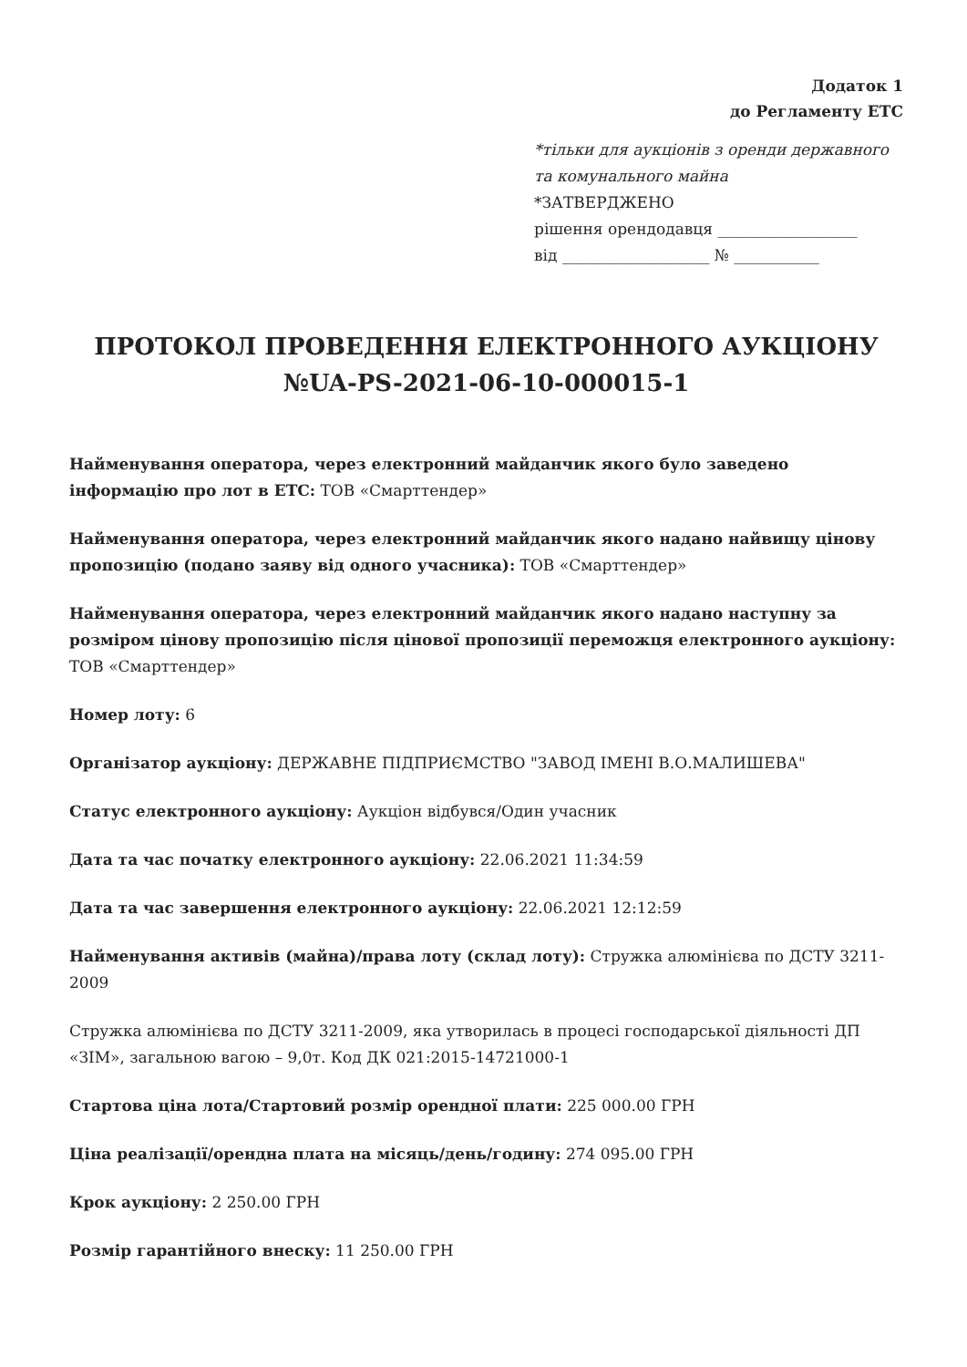Додаток 1
до Регламенту ЕТС
*тільки для аукціонів з оренди державного та комунального майна
*ЗАТВЕРДЖЕНО
рішення орендодавця __________________
від ___________________ № ___________
ПРОТОКОЛ ПРОВЕДЕННЯ ЕЛЕКТРОННОГО АУКЦІОНУ №UA-PS-2021-06-10-000015-1
Найменування оператора, через електронний майданчик якого було заведено інформацію про лот в ЕТС: ТОВ «Смарттендер»
Найменування оператора, через електронний майданчик якого надано найвищу цінову пропозицію (подано заяву від одного учасника): ТОВ «Смарттендер»
Найменування оператора, через електронний майданчик якого надано наступну за розміром цінову пропозицію після цінової пропозиції переможця електронного аукціону: ТОВ «Смарттендер»
Номер лоту: 6
Організатор аукціону: ДЕРЖАВНЕ ПІДПРИЄМСТВО "ЗАВОД ІМЕНІ В.О.МАЛИШЕВА"
Статус електронного аукціону: Аукціон відбувся/Один учасник
Дата та час початку електронного аукціону: 22.06.2021 11:34:59
Дата та час завершення електронного аукціону: 22.06.2021 12:12:59
Найменування активів (майна)/права лоту (склад лоту): Стружка алюмінієва по ДСТУ 3211-2009
Стружка алюмінієва по ДСТУ 3211-2009, яка утворилась в процесі господарської діяльності ДП «ЗІМ», загальною вагою – 9,0т. Код ДК 021:2015-14721000-1
Стартова ціна лота/Стартовий розмір орендної плати: 225 000.00 ГРН
Ціна реалізації/орендна плата на місяць/день/годину: 274 095.00 ГРН
Крок аукціону: 2 250.00 ГРН
Розмір гарантійного внеску: 11 250.00 ГРН